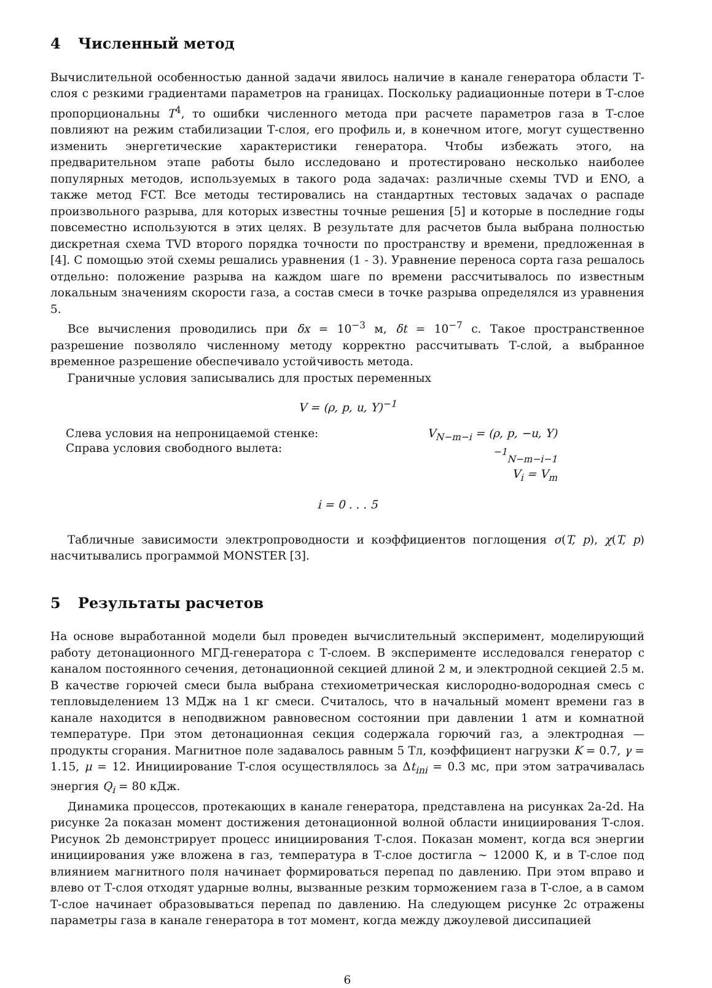4 Численный метод
Вычислительной особенностью данной задачи явилось наличие в канале генератора области Т-слоя с резкими градиентами параметров на границах. Поскольку радиационные потери в Т-слое пропорциональны T<sup>4</sup>, то ошибки численного метода при расчете параметров газа в Т-слое повлияют на режим стабилизации Т-слоя, его профиль и, в конечном итоге, могут существенно изменить энергетические характеристики генератора. Чтобы избежать этого, на предварительном этапе работы было исследовано и протестировано несколько наиболее популярных методов, используемых в такого рода задачах: различные схемы TVD и ENO, а также метод FCT. Все методы тестировались на стандартных тестовых задачах о распаде произвольного разрыва, для которых известны точные решения [5] и которые в последние годы повсеместно используются в этих целях. В результате для расчетов была выбрана полностью дискретная схема TVD второго порядка точности по пространству и времени, предложенная в [4]. С помощью этой схемы решались уравнения (1 - 3). Уравнение переноса сорта газа решалось отдельно: положение разрыва на каждом шаге по времени рассчитывалось по известным локальным значениям скорости газа, а состав смеси в точке разрыва определялся из уравнения 5.
Все вычисления проводились при δx = 10<sup>−3</sup> м, δt = 10<sup>−7</sup> с. Такое пространственное разрешение позволяло численному методу корректно рассчитывать Т-слой, а выбранное временное разрешение обеспечивало устойчивость метода.
Граничные условия записывались для простых переменных
V = (ρ, p, u, Y)<sup>−1</sup>
Слева условия на непроницаемой стенке:
Справа условия свободного вылета:
V<sub>N−m−i</sub> = (ρ, p, −u, Y)<sup>−1</sup><sub>N−m−i−1</sub>
V<sub>i</sub> = V<sub>m</sub>
i = 0 . . . 5
Табличные зависимости электропроводности и коэффициентов поглощения σ(T, p), χ(T, p) насчитывались программой MONSTER [3].
5 Результаты расчетов
На основе выработанной модели был проведен вычислительный эксперимент, моделирующий работу детонационного МГД-генератора с Т-слоем. В эксперименте исследовался генератор с каналом постоянного сечения, детонационной секцией длиной 2 м, и электродной секцией 2.5 м. В качестве горючей смеси была выбрана стехиометрическая кислородно-водородная смесь с тепловыделением 13 МДж на 1 кг смеси. Считалось, что в начальный момент времени газ в канале находится в неподвижном равновесном состоянии при давлении 1 атм и комнатной температуре. При этом детонационная секция содержала горючий газ, а электродная — продукты сгорания. Магнитное поле задавалось равным 5 Тл, коэффициент нагрузки K = 0.7, γ = 1.15, μ = 12. Инициирование Т-слоя осуществлялось за Δt<sub>ini</sub> = 0.3 мс, при этом затрачивалась энергия Q<sub>i</sub> = 80 кДж.
Динамика процессов, протекающих в канале генератора, представлена на рисунках 2a-2d. На рисунке 2a показан момент достижения детонационной волной области инициирования Т-слоя. Рисунок 2b демонстрирует процесс инициирования Т-слоя. Показан момент, когда вся энергии инициирования уже вложена в газ, температура в Т-слое достигла ∼ 12000 К, и в Т-слое под влиянием магнитного поля начинает формироваться перепад по давлению. При этом вправо и влево от Т-слоя отходят ударные волны, вызванные резким торможением газа в Т-слое, а в самом Т-слое начинает образовываться перепад по давлению. На следующем рисунке 2c отражены параметры газа в канале генератора в тот момент, когда между джоулевой диссипацией
6